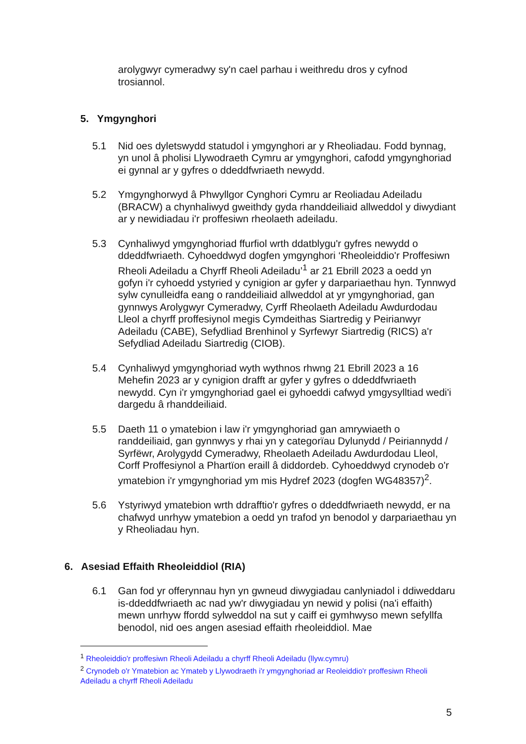arolygwyr cymeradwy sy'n cael parhau i weithredu dros y cyfnod trosiannol.
5. Ymgynghori
5.1 Nid oes dyletswydd statudol i ymgynghori ar y Rheoliadau. Fodd bynnag, yn unol â pholisi Llywodraeth Cymru ar ymgynghori, cafodd ymgynghoriad ei gynnal ar y gyfres o ddeddfwriaeth newydd.
5.2 Ymgynghorwyd â Phwyllgor Cynghori Cymru ar Reoliadau Adeiladu (BRACW) a chynhaliwyd gweithdy gyda rhanddeiliaid allweddol y diwydiant ar y newidiadau i'r proffesiwn rheolaeth adeiladu.
5.3 Cynhaliwyd ymgynghoriad ffurfiol wrth ddatblygu'r gyfres newydd o ddeddfwriaeth. Cyhoeddwyd dogfen ymgynghori ‘Rheoleiddio'r Proffesiwn Rheoli Adeiladu a Chyrff Rheoli Adeiladu’<sup>1</sup> ar 21 Ebrill 2023 a oedd yn gofyn i'r cyhoedd ystyried y cynigion ar gyfer y darpariaethau hyn. Tynnwyd sylw cynulleidfa eang o randdeiliaid allweddol at yr ymgynghoriad, gan gynnwys Arolygwyr Cymeradwy, Cyrff Rheolaeth Adeiladu Awdurdodau Lleol a chyrff proffesiynol megis Cymdeithas Siartredig y Peirianwyr Adeiladu (CABE), Sefydliad Brenhinol y Syrfewyr Siartredig (RICS) a'r Sefydliad Adeiladu Siartredig (CIOB).
5.4 Cynhaliwyd ymgynghoriad wyth wythnos rhwng 21 Ebrill 2023 a 16 Mehefin 2023 ar y cynigion drafft ar gyfer y gyfres o ddeddfwriaeth newydd. Cyn i'r ymgynghoriad gael ei gyhoeddi cafwyd ymgysylltiad wedi'i dargedu â rhanddeiliaid.
5.5 Daeth 11 o ymatebion i law i'r ymgynghoriad gan amrywiaeth o randdeiliaid, gan gynnwys y rhai yn y categorïau Dylunydd / Peiriannydd / Syrfëwr, Arolygydd Cymeradwy, Rheolaeth Adeiladu Awdurdodau Lleol, Corff Proffesiynol a Phartïon eraill â diddordeb. Cyhoeddwyd crynodeb o'r ymatebion i'r ymgynghoriad ym mis Hydref 2023 (dogfen WG48357)<sup>2</sup>.
5.6 Ystyriwyd ymatebion wrth ddrafftio'r gyfres o ddeddfwriaeth newydd, er na chafwyd unrhyw ymatebion a oedd yn trafod yn benodol y darpariaethau yn y Rheoliadau hyn.
6. Asesiad Effaith Rheoleiddiol (RIA)
6.1 Gan fod yr offerynnau hyn yn gwneud diwygiadau canlyniadol i ddiweddaru is-ddeddfwriaeth ac nad yw'r diwygiadau yn newid y polisi (na'i effaith) mewn unrhyw ffordd sylweddol na sut y caiff ei gymhwyso mewn sefyllfa benodol, nid oes angen asesiad effaith rheoleiddiol. Mae
<sup>1</sup> Rheoleiddio'r proffesiwn Rheoli Adeiladu a chyrff Rheoli Adeiladu (llyw.cymru)
<sup>2</sup> Crynodeb o'r Ymatebion ac Ymateb y Llywodraeth i'r ymgynghoriad ar Reoleiddio'r proffesiwn Rheoli Adeiladu a chyrff Rheoli Adeiladu
5